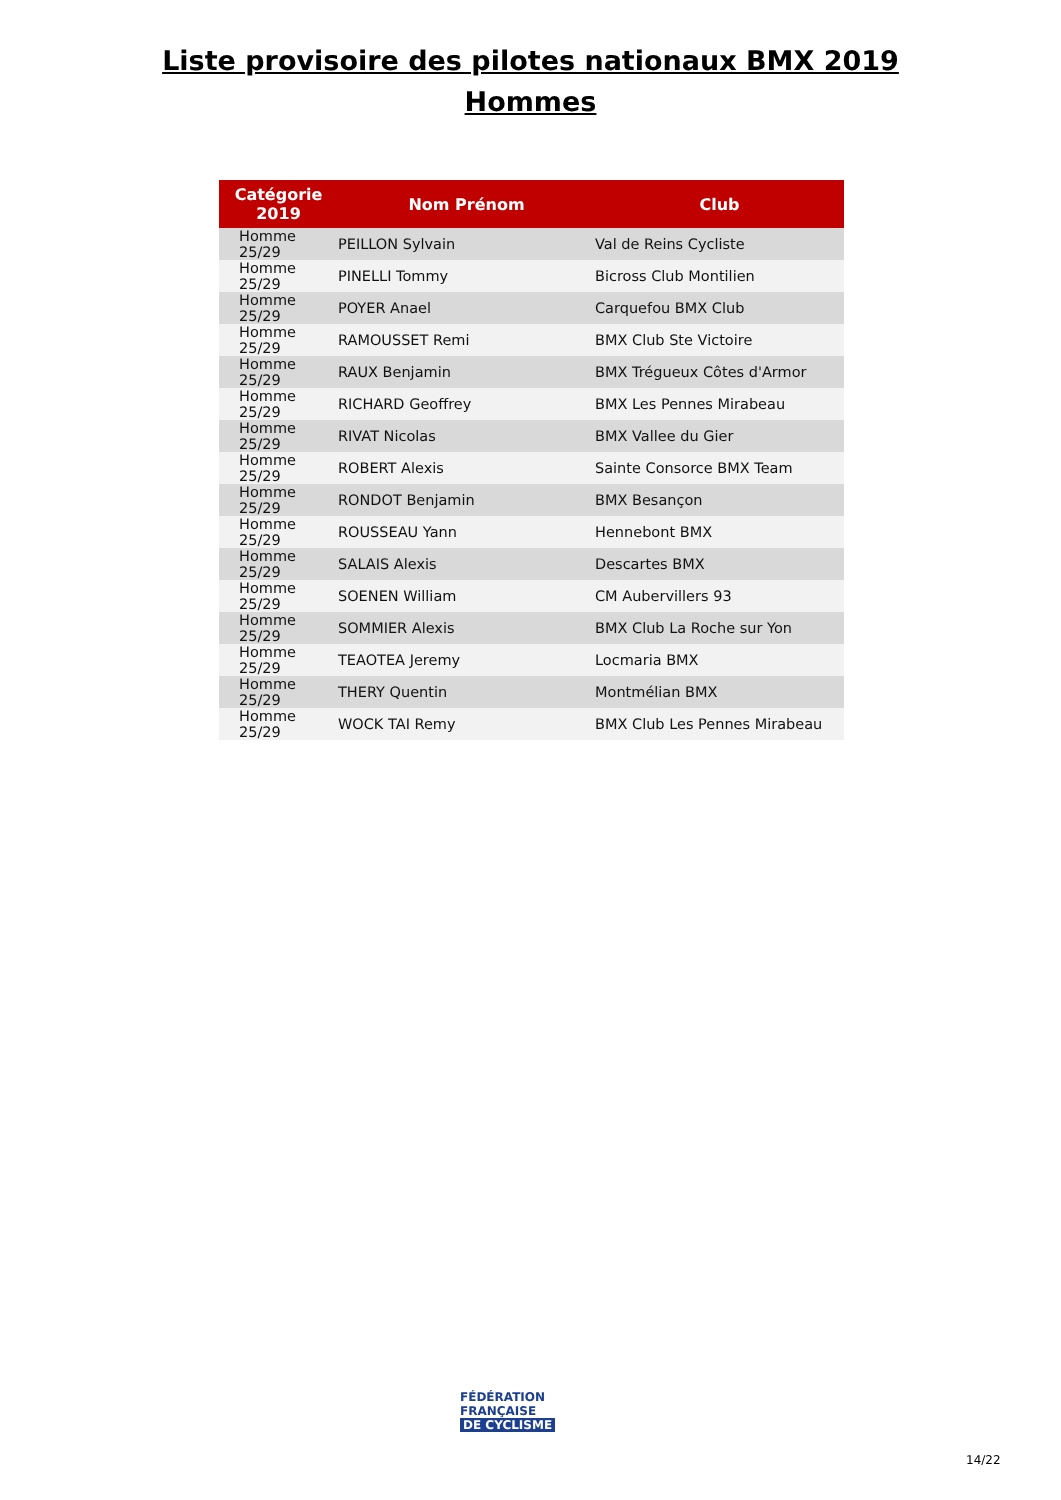Liste provisoire des pilotes nationaux BMX 2019
Hommes
| Catégorie 2019 | Nom Prénom | Club |
| --- | --- | --- |
| Homme 25/29 | PEILLON Sylvain | Val de Reins Cycliste |
| Homme 25/29 | PINELLI Tommy | Bicross Club Montilien |
| Homme 25/29 | POYER Anael | Carquefou BMX Club |
| Homme 25/29 | RAMOUSSET Remi | BMX Club Ste Victoire |
| Homme 25/29 | RAUX Benjamin | BMX Trégueux Côtes d'Armor |
| Homme 25/29 | RICHARD Geoffrey | BMX Les Pennes Mirabeau |
| Homme 25/29 | RIVAT Nicolas | BMX Vallee du Gier |
| Homme 25/29 | ROBERT Alexis | Sainte Consorce BMX Team |
| Homme 25/29 | RONDOT Benjamin | BMX Besançon |
| Homme 25/29 | ROUSSEAU Yann | Hennebont BMX |
| Homme 25/29 | SALAIS Alexis | Descartes BMX |
| Homme 25/29 | SOENEN William | CM Aubervillers 93 |
| Homme 25/29 | SOMMIER Alexis | BMX Club La Roche sur Yon |
| Homme 25/29 | TEAOTEA Jeremy | Locmaria BMX |
| Homme 25/29 | THERY Quentin | Montmélian BMX |
| Homme 25/29 | WOCK TAI Remy | BMX Club Les Pennes Mirabeau |
FÉDÉRATION
FRANÇAISE
DE CYCLISME
14/22